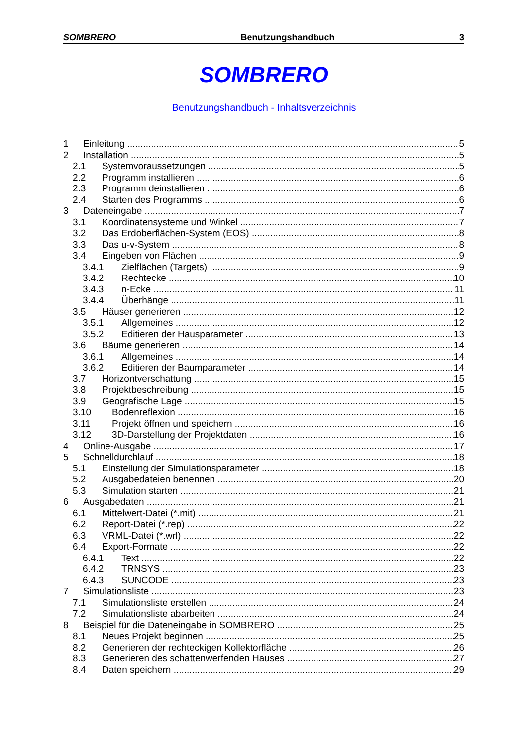SOMBRERO Benutzungshandbuch 3
SOMBRERO
Benutzungshandbuch - Inhaltsverzeichnis
1 Einleitung 5
2 Installation 5
2.1 Systemvoraussetzungen 5
2.2 Programm installieren 6
2.3 Programm deinstallieren 6
2.4 Starten des Programms 6
3 Dateneingabe 7
3.1 Koordinatensysteme und Winkel 7
3.2 Das Erdoberflächen-System (EOS) 8
3.3 Das u-v-System 8
3.4 Eingeben von Flächen 9
3.4.1 Zielflächen (Targets) 9
3.4.2 Rechtecke 10
3.4.3 n-Ecke 11
3.4.4 Überhänge 11
3.5 Häuser generieren 12
3.5.1 Allgemeines 12
3.5.2 Editieren der Hausparameter 13
3.6 Bäume generieren 14
3.6.1 Allgemeines 14
3.6.2 Editieren der Baumparameter 14
3.7 Horizontverschattung 15
3.8 Projektbeschreibung 15
3.9 Geografische Lage 15
3.10 Bodenreflexion 16
3.11 Projekt öffnen und speichern 16
3.12 3D-Darstellung der Projektdaten 16
4 Online-Ausgabe 17
5 Schnelldurchlauf 18
5.1 Einstellung der Simulationsparameter 18
5.2 Ausgabedateien benennen 20
5.3 Simulation starten 21
6 Ausgabedaten 21
6.1 Mittelwert-Datei (*.mit) 21
6.2 Report-Datei (*.rep) 22
6.3 VRML-Datei (*.wrl) 22
6.4 Export-Formate 22
6.4.1 Text 22
6.4.2 TRNSYS 23
6.4.3 SUNCODE 23
7 Simulationsliste 23
7.1 Simulationsliste erstellen 24
7.2 Simulationsliste abarbeiten 24
8 Beispiel für die Dateneingabe in SOMBRERO 25
8.1 Neues Projekt beginnen 25
8.2 Generieren der rechteckigen Kollektorfläche 26
8.3 Generieren des schattenwerfenden Hauses 27
8.4 Daten speichern 29